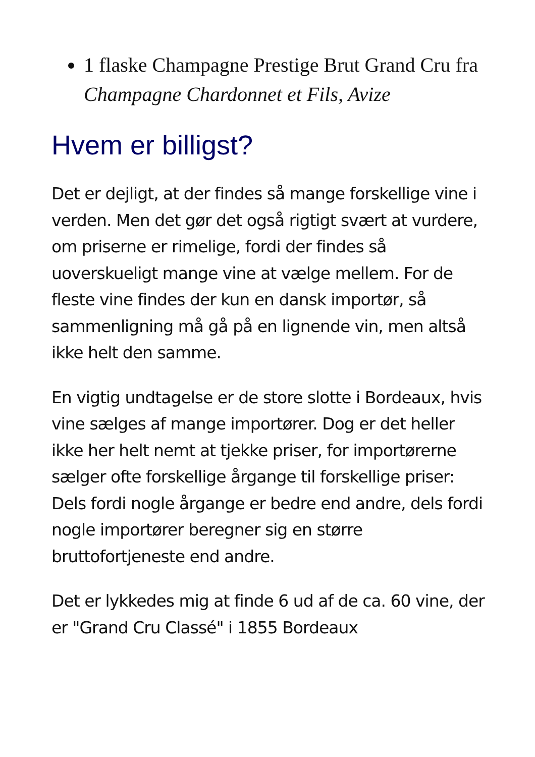1 flaske Champagne Prestige Brut Grand Cru fra Champagne Chardonnet et Fils, Avize
Hvem er billigst?
Det er dejligt, at der findes så mange forskellige vine i verden. Men det gør det også rigtigt svært at vurdere, om priserne er rimelige, fordi der findes så uoverskueligt mange vine at vælge mellem. For de fleste vine findes der kun en dansk importør, så sammenligning må gå på en lignende vin, men altså ikke helt den samme.
En vigtig undtagelse er de store slotte i Bordeaux, hvis vine sælges af mange importører. Dog er det heller ikke her helt nemt at tjekke priser, for importørerne sælger ofte forskellige årgange til forskellige priser: Dels fordi nogle årgange er bedre end andre, dels fordi nogle importører beregner sig en større bruttofortjeneste end andre.
Det er lykkedes mig at finde 6 ud af de ca. 60 vine, der er "Grand Cru Classé" i 1855 Bordeaux